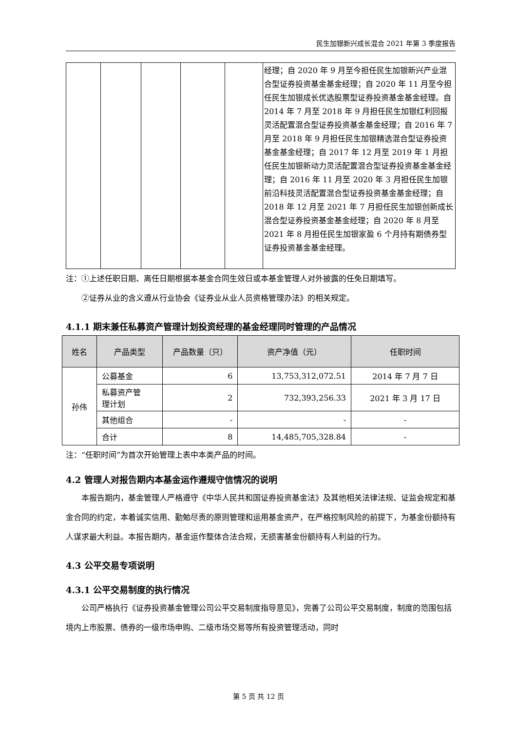民生加银新兴成长混合 2021 年第 3 季度报告
| | | | | | 经理；自 2020 年 9 月至今担任民生加银新兴产业混合型证券投资基金基金经理；自 2020 年 11 月至今担任民生加银成长优选股票型证券投资基金基金经理。自 2014 年 7 月至 2018 年 9 月担任民生加银红利回报灵活配置混合型证券投资基金基金经理；自 2016 年 7 月至 2018 年 9 月担任民生加银精选混合型证券投资基金基金经理；自 2017 年 12 月至 2019 年 1 月担任民生加银新动力灵活配置混合型证券投资基金基金经理；自 2016 年 11 月至 2020 年 3 月担任民生加银前沿科技灵活配置混合型证券投资基金基金经理；自 2018 年 12 月至 2021 年 7 月担任民生加银创新成长混合型证券投资基金基金经理；自 2020 年 8 月至 2021 年 8 月担任民生加银家盈 6 个月持有期债券型证券投资基金基金经理。 |
注：①上述任职日期、离任日期根据本基金合同生效日或本基金管理人对外披露的任免日期填写。
②证券从业的含义遵从行业协会《证券业从业人员资格管理办法》的相关规定。
4.1.1 期末兼任私募资产管理计划投资经理的基金经理同时管理的产品情况
| 姓名 | 产品类型 | 产品数量（只） | 资产净值（元） | 任职时间 |
| --- | --- | --- | --- | --- |
| 孙伟 | 公募基金 | 6 | 13,753,312,072.51 | 2014 年 7 月 7 日 |
| | 私募资产管 理计划 | 2 | 732,393,256.33 | 2021 年 3 月 17 日 |
| | 其他组合 | - | - | - |
| | 合计 | 8 | 14,485,705,328.84 | - |
注：“任职时间”为首次开始管理上表中本类产品的时间。
4.2 管理人对报告期内本基金运作遵规守信情况的说明
本报告期内，基金管理人严格遵守《中华人民共和国证券投资基金法》及其他相关法律法规、证监会规定和基金合同的约定，本着诚实信用、勤勉尽责的原则管理和运用基金资产，在严格控制风险的前提下，为基金份额持有人谋求最大利益。本报告期内，基金运作整体合法合规，无损害基金份额持有人利益的行为。
4.3 公平交易专项说明
4.3.1 公平交易制度的执行情况
公司严格执行《证券投资基金管理公司公平交易制度指导意见》，完善了公司公平交易制度，制度的范围包括境内上市股票、债券的一级市场申购、二级市场交易等所有投资管理活动，同时
第 5 页 共 12 页